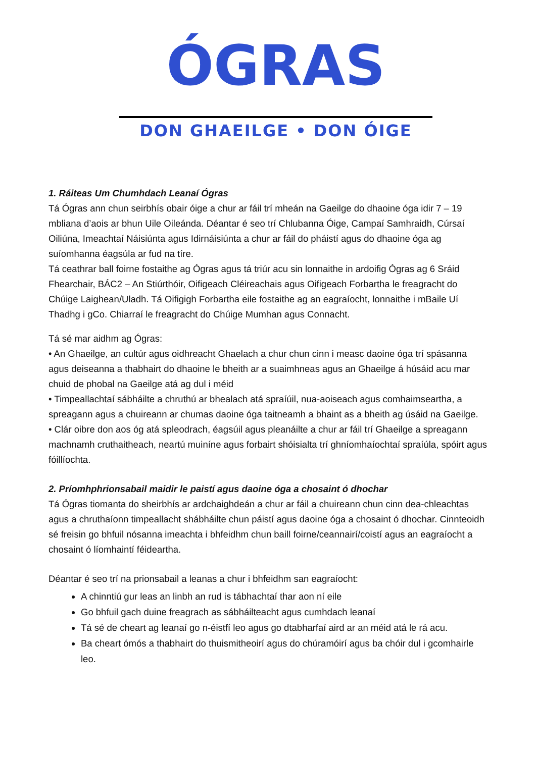ÓGRAS
DON GHAEILGE • DON ÓIGE
1. Ráiteas Um Chumhdach Leanaí Ógras
Tá Ógras ann chun seirbhís obair óige a chur ar fáil trí mheán na Gaeilge do dhaoine óga idir 7 – 19 mbliana d’aois ar bhun Uile Oileánda. Déantar é seo trí Chlubanna Óige, Campaí Samhraidh, Cúrsaí Oiliúna, Imeachtaí Náisiúnta agus Idirnáisiúnta a chur ar fáil do pháistí agus do dhaoine óga ag suíomhanna éagsúla ar fud na tíre.
Tá ceathrar ball foirne fostaithe ag Ógras agus tá triúr acu sin lonnaithe in ardoifig Ógras ag 6 Sráid Fhearchair, BÁC2 – An Stiúrthóir, Oifigeach Cléireachais agus Oifigeach Forbartha le freagracht do Chúige Laighean/Uladh. Tá Oifigigh Forbartha eile fostaithe ag an eagraíocht, lonnaithe i mBaile Uí Thadhg i gCo. Chiarraí le freagracht do Chúige Mumhan agus Connacht.
Tá sé mar aidhm ag Ógras:
• An Ghaeilge, an cultúr agus oidhreacht Ghaelach a chur chun cinn i measc daoine óga trí spásanna agus deiseanna a thabhairt do dhaoine le bheith ar a suaimhneas agus an Ghaeilge á húsáid acu mar chuid de phobal na Gaeilge atá ag dul i méid
• Timpeallachtaí sábháilte a chruthú ar bhealach atá spraíúil, nua-aoiseach agus comhaimseartha, a spreagann agus a chuireann ar chumas daoine óga taitneamh a bhaint as a bheith ag úsáid na Gaeilge.
• Clár oibre don aos óg atá spleodrach, éagsúil agus pleanáilte a chur ar fáil trí Ghaeilge a spreagann machnamh cruthaitheach, neartú muiníne agus forbairt shóisialta trí ghníomhaíochtaí spraíúla, spóirt agus fóillíochta.
2. Príomhphrionsabail maidir le paistí agus daoine óga a chosaint ó dhochar
Tá Ógras tiomanta do sheirbhís ar ardchaighdeán a chur ar fáil a chuireann chun cinn dea-chleachtas agus a chruthaíonn timpeallacht shábháilte chun páistí agus daoine óga a chosaint ó dhochar. Cinnteoidh sé freisin go bhfuil nósanna imeachta i bhfeidhm chun baill foirne/ceannairí/coistí agus an eagraíocht a chosaint ó líomhaintí féideartha.
Déantar é seo trí na prionsabail a leanas a chur i bhfeidhm san eagraíocht:
A chinntiú gur leas an linbh an rud is tábhachtaí thar aon ní eile
Go bhfuil gach duine freagrach as sábháilteacht agus cumhdach leanaí
Tá sé de cheart ag leanaí go n-éistfí leo agus go dtabharfaí aird ar an méid atá le rá acu.
Ba cheart ómós a thabhairt do thuismitheoirí agus do chúramóirí agus ba chóir dul i gcomhairle leo.